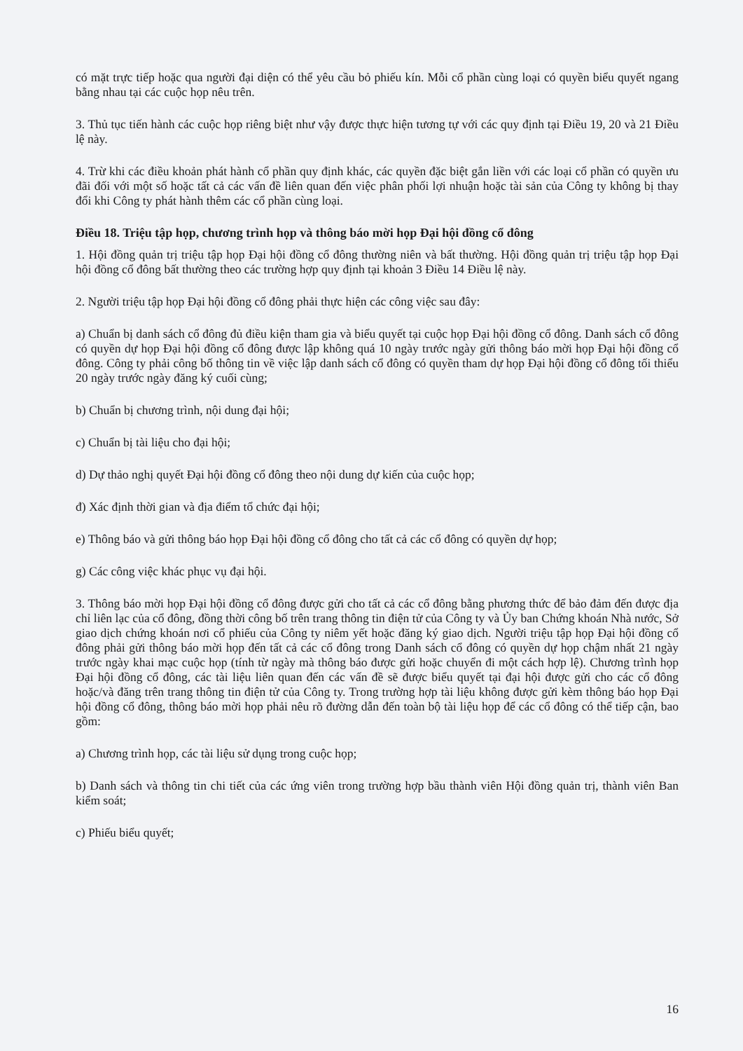có mặt trực tiếp hoặc qua người đại diện có thể yêu cầu bỏ phiếu kín. Mỗi cổ phần cùng loại có quyền biểu quyết ngang bằng nhau tại các cuộc họp nêu trên.
3. Thủ tục tiến hành các cuộc họp riêng biệt như vậy được thực hiện tương tự với các quy định tại Điều 19, 20 và 21 Điều lệ này.
4. Trừ khi các điều khoản phát hành cổ phần quy định khác, các quyền đặc biệt gắn liền với các loại cổ phần có quyền ưu đãi đối với một số hoặc tất cả các vấn đề liên quan đến việc phân phối lợi nhuận hoặc tài sản của Công ty không bị thay đổi khi Công ty phát hành thêm các cổ phần cùng loại.
Điều 18. Triệu tập họp, chương trình họp và thông báo mời họp Đại hội đồng cổ đông
1. Hội đồng quản trị triệu tập họp Đại hội đồng cổ đông thường niên và bất thường. Hội đồng quản trị triệu tập họp Đại hội đồng cổ đông bất thường theo các trường hợp quy định tại khoản 3 Điều 14 Điều lệ này.
2. Người triệu tập họp Đại hội đồng cổ đông phải thực hiện các công việc sau đây:
a) Chuẩn bị danh sách cổ đông đủ điều kiện tham gia và biểu quyết tại cuộc họp Đại hội đồng cổ đông. Danh sách cổ đông có quyền dự họp Đại hội đồng cổ đông được lập không quá 10 ngày trước ngày gửi thông báo mời họp Đại hội đồng cổ đông. Công ty phải công bố thông tin về việc lập danh sách cổ đông có quyền tham dự họp Đại hội đồng cổ đông tối thiểu 20 ngày trước ngày đăng ký cuối cùng;
b) Chuẩn bị chương trình, nội dung đại hội;
c) Chuẩn bị tài liệu cho đại hội;
d) Dự thảo nghị quyết Đại hội đồng cổ đông theo nội dung dự kiến của cuộc họp;
đ) Xác định thời gian và địa điểm tổ chức đại hội;
e) Thông báo và gửi thông báo họp Đại hội đồng cổ đông cho tất cả các cổ đông có quyền dự họp;
g) Các công việc khác phục vụ đại hội.
3. Thông báo mời họp Đại hội đồng cổ đông được gửi cho tất cả các cổ đông bằng phương thức để bảo đảm đến được địa chỉ liên lạc của cổ đông, đồng thời công bố trên trang thông tin điện tử của Công ty và Ủy ban Chứng khoán Nhà nước, Sở giao dịch chứng khoán nơi cổ phiếu của Công ty niêm yết hoặc đăng ký giao dịch. Người triệu tập họp Đại hội đồng cổ đông phải gửi thông báo mời họp đến tất cả các cổ đông trong Danh sách cổ đông có quyền dự họp chậm nhất 21 ngày trước ngày khai mạc cuộc họp (tính từ ngày mà thông báo được gửi hoặc chuyển đi một cách hợp lệ). Chương trình họp Đại hội đồng cổ đông, các tài liệu liên quan đến các vấn đề sẽ được biểu quyết tại đại hội được gửi cho các cổ đông hoặc/và đăng trên trang thông tin điện tử của Công ty. Trong trường hợp tài liệu không được gửi kèm thông báo họp Đại hội đồng cổ đông, thông báo mời họp phải nêu rõ đường dẫn đến toàn bộ tài liệu họp để các cổ đông có thể tiếp cận, bao gồm:
a) Chương trình họp, các tài liệu sử dụng trong cuộc họp;
b) Danh sách và thông tin chi tiết của các ứng viên trong trường hợp bầu thành viên Hội đồng quản trị, thành viên Ban kiểm soát;
c) Phiếu biểu quyết;
16